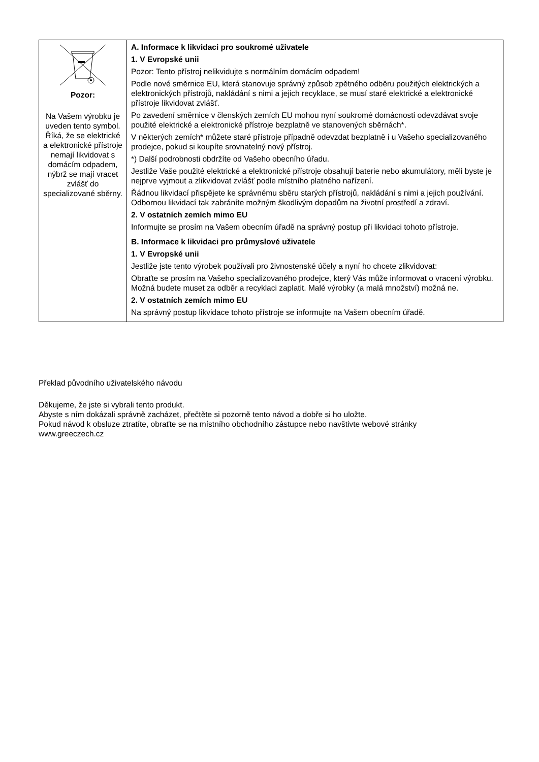| Pozor: Na Vašem výrobku je uveden tento symbol. Říká, že se elektrické a elektronické přístroje nemají likvidovat s domácím odpadem, nýbrž se mají vracet zvlášť do specializované sběrny. | A. Informace k likvidaci pro soukromé uživatele 1. V Evropské unii Pozor: Tento přístroj nelikvidujte s normálním domácím odpadem! Podle nové směrnice EU, která stanovuje správný způsob zpětného odběru použitých elektrických a elektronických přístrojů, nakládání s nimi a jejich recyklace, se musí staré elektrické a elektronické přístroje likvidovat zvlášť. Po zavedení směrnice v členských zemích EU mohou nyní soukromé domácnosti odevzdávat svoje použité elektrické a elektronické přístroje bezplatně ve stanovených sběrnách*. V některých zemích* můžete staré přístroje případně odevzdat bezplatně i u Vašeho specializovaného prodejce, pokud si koupíte srovnatelný nový přístroj. *) Další podrobnosti obdržíte od Vašeho obecního úřadu. Jestliže Vaše použité elektrické a elektronické přístroje obsahují baterie nebo akumulátory, měli byste je nejprve vyjmout a zlikvidovat zvlášť podle místního platného nařízení. Řádnou likvidací přispějete ke správnému sběru starých přístrojů, nakládání s nimi a jejich používání. Odbornou likvidací tak zabráníte možným škodlivým dopadům na životní prostředí a zdraví. 2. V ostatních zemích mimo EU Informujte se prosím na Vašem obecním úřadě na správný postup při likvidaci tohoto přístroje. B. Informace k likvidaci pro průmyslové uživatele 1. V Evropské unii Jestliže jste tento výrobek používali pro živnostenské účely a nyní ho chcete zlikvidovat: Obraťte se prosím na Vašeho specializovaného prodejce, který Vás může informovat o vracení výrobku. Možná budete muset za odběr a recyklaci zaplatit. Malé výrobky (a malá množství) možná ne. 2. V ostatních zemích mimo EU Na správný postup likvidace tohoto přístroje se informujte na Vašem obecním úřadě. |
Překlad původního uživatelského návodu
Děkujeme, že jste si vybrali tento produkt.
Abyste s ním dokázali správně zacházet, přečtěte si pozorně tento návod a dobře si ho uložte.
Pokud návod k obsluze ztratíte, obraťte se na místního obchodního zástupce nebo navštivte webové stránky
www.greeczech.cz